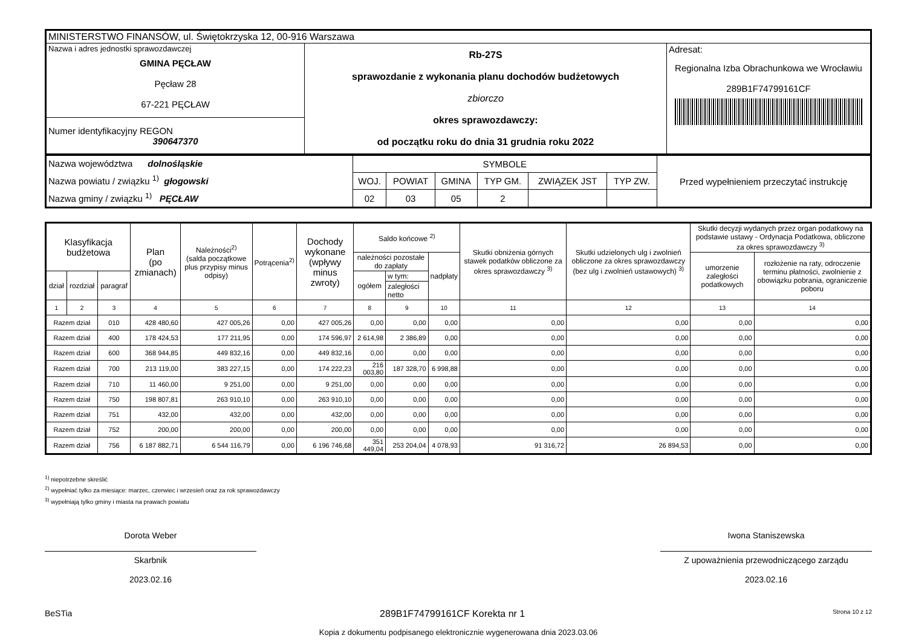| MINISTERSTWO FINANSÓW, ul. Świętokrzyska 12, 00-916 Warszawa | | |
| Nazwa i adres jednostki sprawozdawczej GMINA PĘCŁAW Pęcław 28 67-221 PĘCŁAW | Rb-27S sprawozdanie z wykonania planu dochodów budżetowych zbiorczo okres sprawozdawczy: od początku roku do dnia 31 grudnia roku 2022 | Adresat: Regionalna Izba Obrachunkowa we Wrocławiu 289B1F74799161CF |
| Numer identyfikacyjny REGON 390647370 | | |
| Nazwa województwa dolnośląskie Nazwa powiatu / związku <sup>1)</sup> głogowski Nazwa gminy / związku <sup>1)</sup> PĘCŁAW | SYMBOLE | | | | | | Przed wypełnieniem przeczytać instrukcję |
| | WOJ. | POWIAT | GMINA | TYP GM. | ZWIĄZEK JST | TYP ZW. | |
| | 02 | 03 | 05 | 2 | | | |
| Klasyfikacja budżetowa | | | Plan (po zmianach) | Należności<sup>2)</sup> (salda początkowe plus przypisy minus odpisy) | Potrącenia<sup>2)</sup> | Dochody wykonane (wpływy minus zwroty) | Saldo końcowe <sup>2)</sup> | | | Skutki obniżenia górnych stawek podatków obliczone za okres sprawozdawczy <sup>3)</sup> | Skutki udzielonych ulg i zwolnień obliczone za okres sprawozdawczy (bez ulg i zwolnień ustawowych) <sup>3)</sup> | Skutki decyzji wydanych przez organ podatkowy na podstawie ustawy - Ordynacja Podatkowa, obliczone za okres sprawozdawczy <sup>3)</sup> | |
| --- | --- | --- | --- | --- | --- | --- | --- | --- | --- | --- | --- | --- | --- |
| | | | | | | | należności pozostałe do zapłaty | | nadpłaty | | | umorzenie zaległości podatkowych | rozłożenie na raty, odroczenie terminu płatności, zwolnienie z obowiązku pobrania, ograniczenie poboru |
| dział | rozdział | paragraf | | | | | ogółem | w tym: | | | | | |
| | | | | | | | | zaległości netto | | | | | |
| 1 | 2 | 3 | 4 | 5 | 6 | 7 | 8 | 9 | 10 | 11 | 12 | 13 | 14 |
| Razem dział | | 010 | 428 480,60 | 427 005,26 | 0,00 | 427 005,26 | 0,00 | 0,00 | 0,00 | 0,00 | 0,00 | 0,00 | 0,00 |
| Razem dział | | 400 | 178 424,53 | 177 211,95 | 0,00 | 174 596,97 | 2 614,98 | 2 386,89 | 0,00 | 0,00 | 0,00 | 0,00 | 0,00 |
| Razem dział | | 600 | 368 944,85 | 449 832,16 | 0,00 | 449 832,16 | 0,00 | 0,00 | 0,00 | 0,00 | 0,00 | 0,00 | 0,00 |
| Razem dział | | 700 | 213 119,00 | 383 227,15 | 0,00 | 174 222,23 | 216 003,80 | 187 328,70 | 6 998,88 | 0,00 | 0,00 | 0,00 | 0,00 |
| Razem dział | | 710 | 11 460,00 | 9 251,00 | 0,00 | 9 251,00 | 0,00 | 0,00 | 0,00 | 0,00 | 0,00 | 0,00 | 0,00 |
| Razem dział | | 750 | 198 807,81 | 263 910,10 | 0,00 | 263 910,10 | 0,00 | 0,00 | 0,00 | 0,00 | 0,00 | 0,00 | 0,00 |
| Razem dział | | 751 | 432,00 | 432,00 | 0,00 | 432,00 | 0,00 | 0,00 | 0,00 | 0,00 | 0,00 | 0,00 | 0,00 |
| Razem dział | | 752 | 200,00 | 200,00 | 0,00 | 200,00 | 0,00 | 0,00 | 0,00 | 0,00 | 0,00 | 0,00 | 0,00 |
| Razem dział | | 756 | 6 187 882,71 | 6 544 116,79 | 0,00 | 6 196 746,68 | 351 449,04 | 253 204,04 | 4 078,93 | 91 316,72 | 26 894,53 | 0,00 | 0,00 |
<sup>1)</sup> niepotrzebne skreślić
<sup>2)</sup> wypełniać tylko za miesiące: marzec, czerwiec i wrzesień oraz za rok sprawozdawczy
<sup>3)</sup> wypełniają tylko gminy i miasta na prawach powiatu
Dorota Weber
Skarbnik
2023.02.16
Iwona Staniszewska
Z upoważnienia przewodniczącego zarządu
2023.02.16
BeSTia 289B1F74799161CF Korekta nr 1 Strona 10 z 12
Kopia z dokumentu podpisanego elektronicznie wygenerowana dnia 2023.03.06